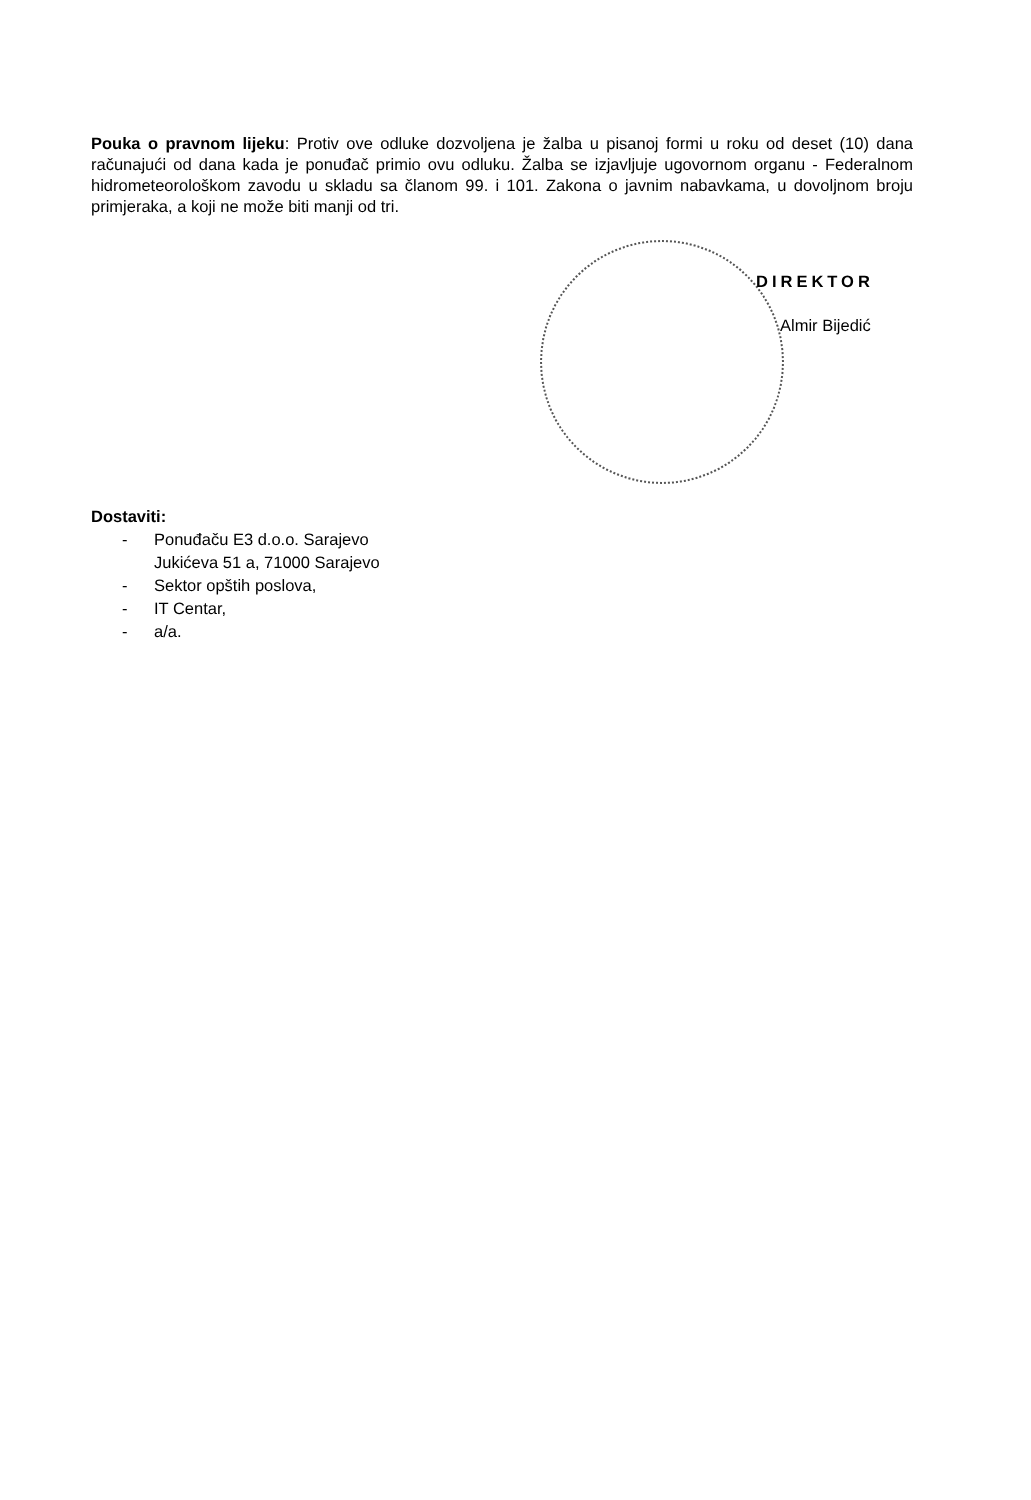Pouka o pravnom lijeku: Protiv ove odluke dozvoljena je žalba u pisanoj formi u roku od deset (10) dana računajući od dana kada je ponuđač primio ovu odluku. Žalba se izjavljuje ugovornom organu - Federalnom hidrometeorološkom zavodu u skladu sa članom 99. i 101. Zakona o javnim nabavkama, u dovoljnom broju primjeraka, a koji ne može biti manji od tri.
DIREKTOR
Almir Bijedić
Dostaviti:
- Ponuđaču E3 d.o.o. Sarajevo
Jukićeva 51 a, 71000 Sarajevo
- Sektor opštih poslova,
- IT Centar,
- a/a.